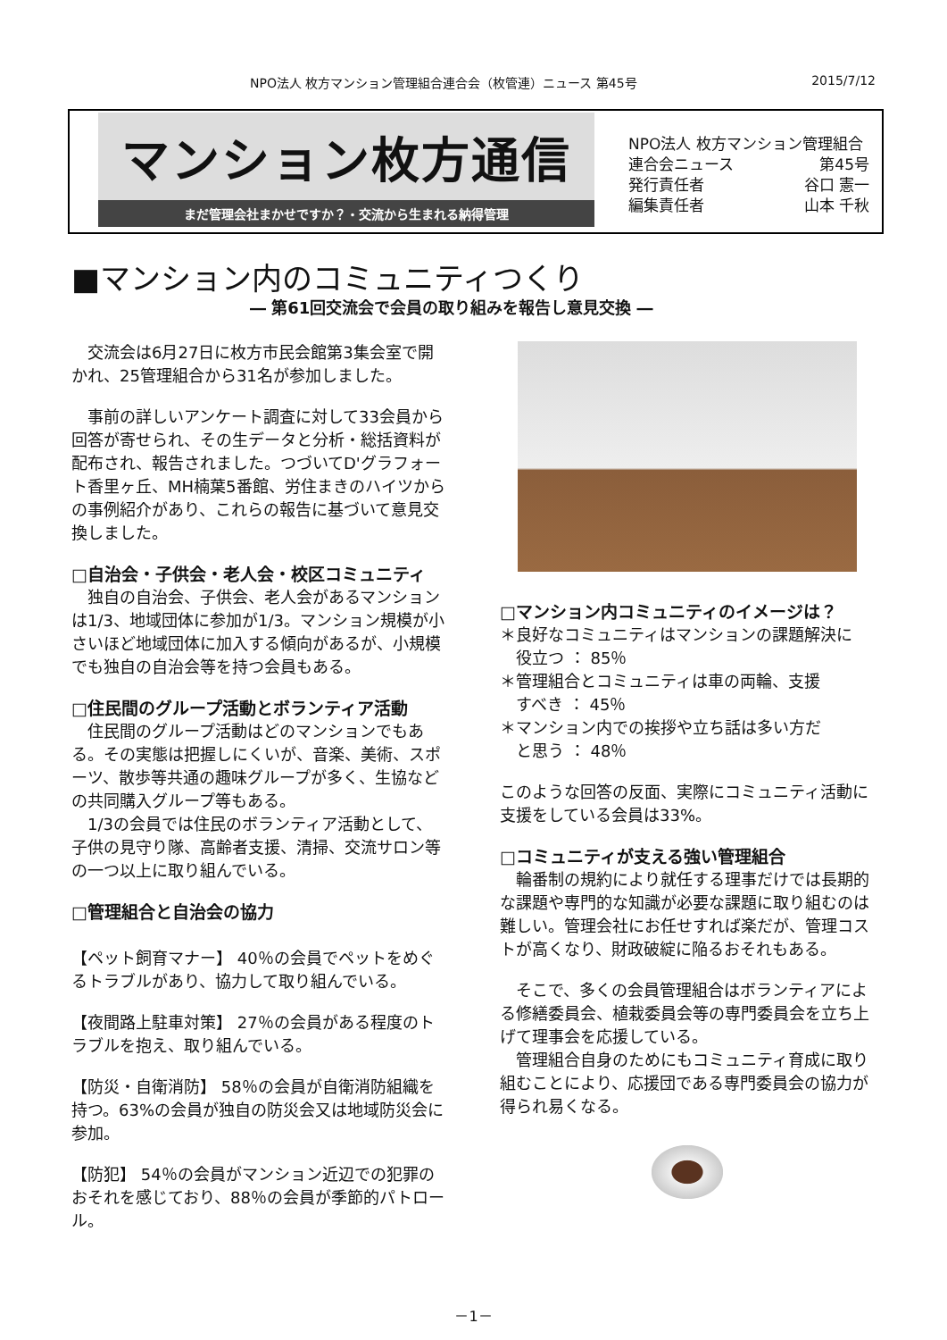NPO法人 枚方マンション管理組合連合会（枚管連）ニュース 第45号 2015/7/12
マンション枚方通信
まだ管理会社まかせですか？・交流から生まれる納得管理
NPO法人 枚方マンション管理組合
連合会ニュース 第45号
発行責任者 谷口 憲一
編集責任者 山本 千秋
■マンション内のコミュニティつくり
― 第61回交流会で会員の取り組みを報告し意見交換 ―
　交流会は6月27日に枚方市民会館第3集会室で開かれ、25管理組合から31名が参加しました。
　事前の詳しいアンケート調査に対して33会員から回答が寄せられ、その生データと分析・総括資料が配布され、報告されました。つづいてD'グラフォート香里ヶ丘、MH楠葉5番館、労住まきのハイツからの事例紹介があり、これらの報告に基づいて意見交換しました。
□自治会・子供会・老人会・校区コミュニティ
　独自の自治会、子供会、老人会があるマンションは1/3、地域団体に参加が1/3。マンション規模が小さいほど地域団体に加入する傾向があるが、小規模でも独自の自治会等を持つ会員もある。
□住民間のグループ活動とボランティア活動
　住民間のグループ活動はどのマンションでもある。その実態は把握しにくいが、音楽、美術、スポーツ、散歩等共通の趣味グループが多く、生協などの共同購入グループ等もある。
　1/3の会員では住民のボランティア活動として、子供の見守り隊、高齢者支援、清掃、交流サロン等の一つ以上に取り組んでいる。
□管理組合と自治会の協力
【ペット飼育マナー】 40％の会員でペットをめぐるトラブルがあり、協力して取り組んでいる。
【夜間路上駐車対策】 27％の会員がある程度のトラブルを抱え、取り組んでいる。
【防災・自衛消防】 58％の会員が自衛消防組織を持つ。63%の会員が独自の防災会又は地域防災会に参加。
【防犯】 54％の会員がマンション近辺での犯罪のおそれを感じており、88％の会員が季節的パトロール。
□マンション内コミュニティのイメージは？
＊良好なコミュニティはマンションの課題解決に
　役立つ ： 85％
＊管理組合とコミュニティは車の両輪、支援
　すべき ： 45％
＊マンション内での挨拶や立ち話は多い方だ
　と思う ： 48％
このような回答の反面、実際にコミュニティ活動に支援をしている会員は33%。
□コミュニティが支える強い管理組合
　輪番制の規約により就任する理事だけでは長期的な課題や専門的な知識が必要な課題に取り組むのは難しい。管理会社にお任せすれば楽だが、管理コストが高くなり、財政破綻に陥るおそれもある。
　そこで、多くの会員管理組合はボランティアによる修繕委員会、植栽委員会等の専門委員会を立ち上げて理事会を応援している。
　管理組合自身のためにもコミュニティ育成に取り組むことにより、応援団である専門委員会の協力が得られ易くなる。
－1－